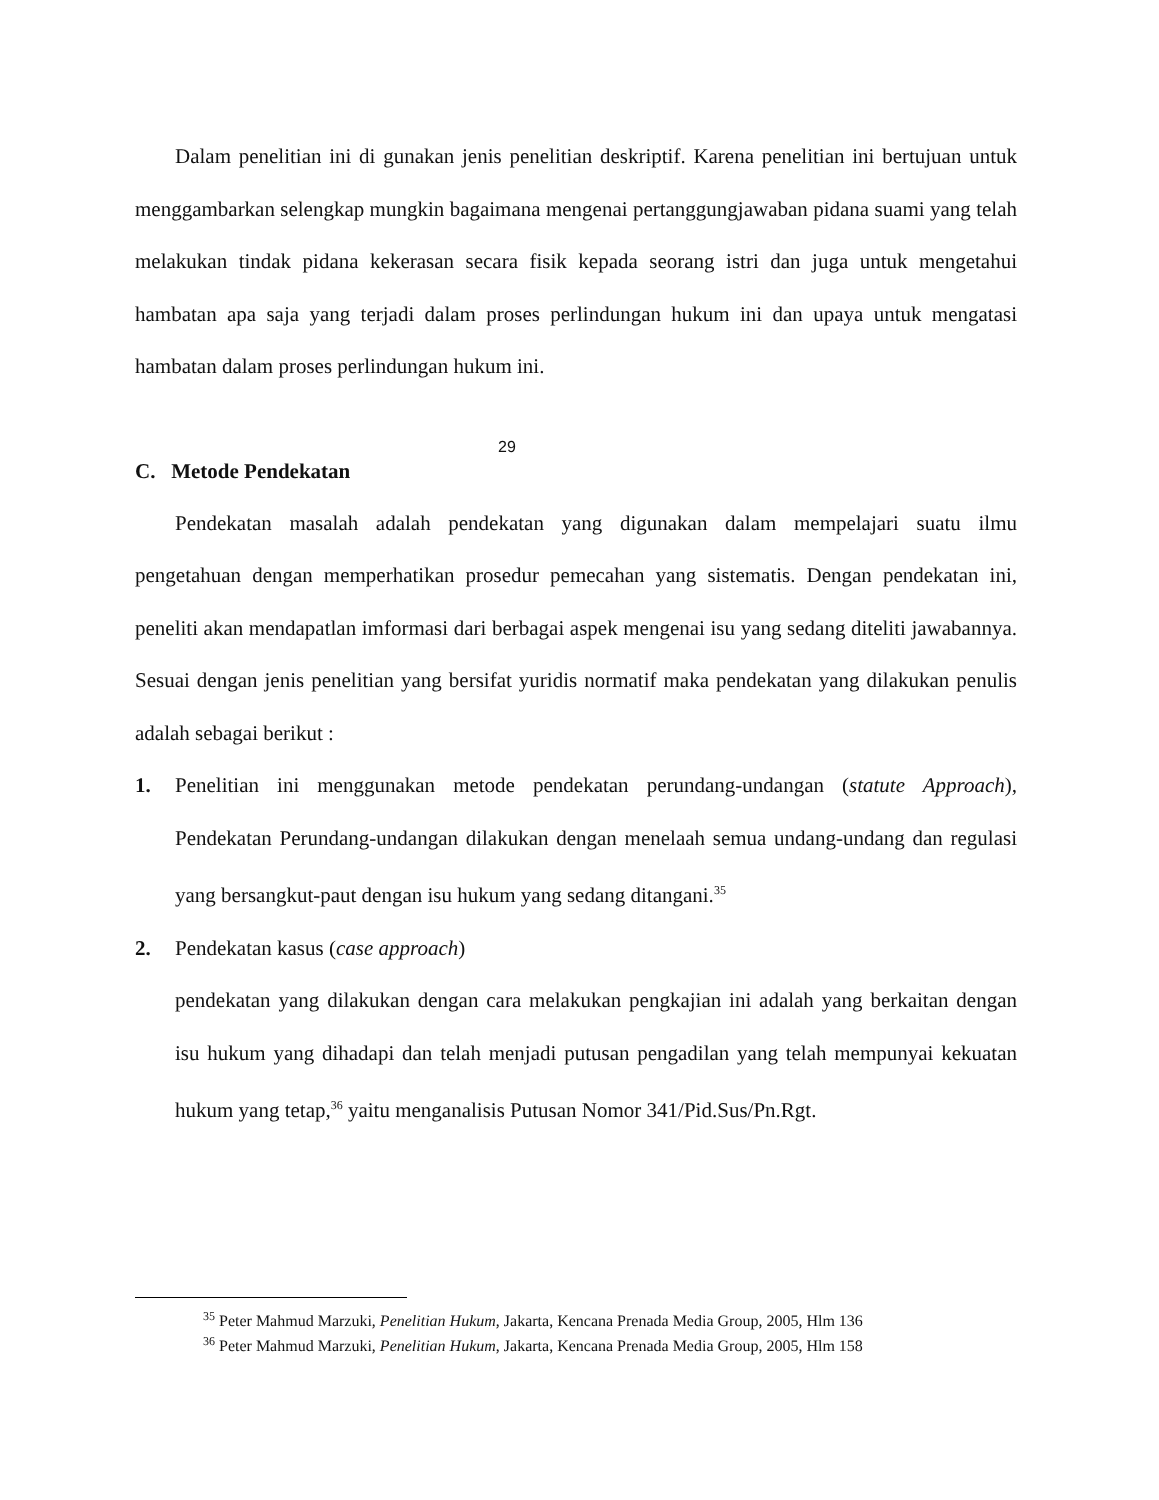Dalam penelitian ini di gunakan jenis penelitian deskriptif. Karena penelitian ini bertujuan untuk menggambarkan selengkap mungkin bagaimana mengenai pertanggungjawaban pidana suami yang telah melakukan tindak pidana kekerasan secara fisik kepada seorang istri dan juga untuk mengetahui hambatan apa saja yang terjadi dalam proses perlindungan hukum ini dan upaya untuk mengatasi hambatan dalam proses perlindungan hukum ini.
C. Metode Pendekatan
Pendekatan masalah adalah pendekatan yang digunakan dalam mempelajari suatu ilmu pengetahuan dengan memperhatikan prosedur pemecahan yang sistematis. Dengan pendekatan ini, peneliti akan mendapatlan imformasi dari berbagai aspek mengenai isu yang sedang diteliti jawabannya. Sesuai dengan jenis penelitian yang bersifat yuridis normatif maka pendekatan yang dilakukan penulis adalah sebagai berikut :
1. Penelitian ini menggunakan metode pendekatan perundang-undangan (statute Approach), Pendekatan Perundang-undangan dilakukan dengan menelaah semua undang-undang dan regulasi yang bersangkut-paut dengan isu hukum yang sedang ditangani.<sup>35</sup>
2. Pendekatan kasus (case approach)
pendekatan yang dilakukan dengan cara melakukan pengkajian ini adalah yang berkaitan dengan isu hukum yang dihadapi dan telah menjadi putusan pengadilan yang telah mempunyai kekuatan hukum yang tetap,<sup>36</sup> yaitu menganalisis Putusan Nomor 341/Pid.Sus/Pn.Rgt.
29
<sup>35</sup> Peter Mahmud Marzuki, Penelitian Hukum, Jakarta, Kencana Prenada Media Group, 2005, Hlm 136
<sup>36</sup> Peter Mahmud Marzuki, Penelitian Hukum, Jakarta, Kencana Prenada Media Group, 2005, Hlm 158